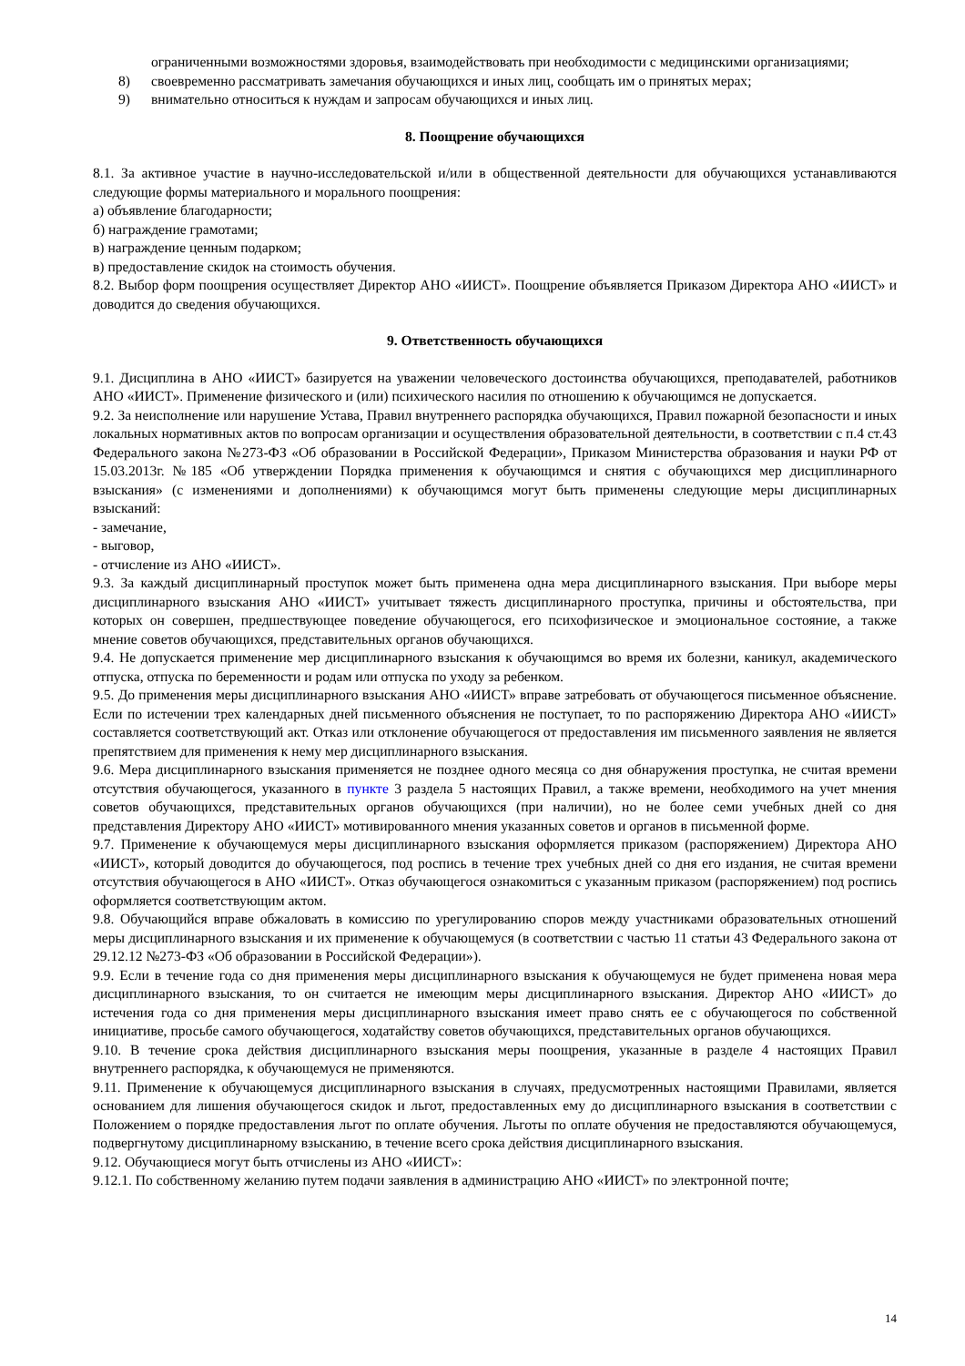ограниченными возможностями здоровья, взаимодействовать при необходимости с медицинскими организациями;
8) своевременно рассматривать замечания обучающихся и иных лиц, сообщать им о принятых мерах;
9) внимательно относиться к нуждам и запросам обучающихся и иных лиц.
8. Поощрение обучающихся
8.1. За активное участие в научно-исследовательской и/или в общественной деятельности для обучающихся устанавливаются следующие формы материального и морального поощрения:
а) объявление благодарности;
б) награждение грамотами;
в) награждение ценным подарком;
в) предоставление скидок на стоимость обучения.
8.2. Выбор форм поощрения осуществляет Директор АНО «ИИСТ». Поощрение объявляется Приказом Директора АНО «ИИСТ» и доводится до сведения обучающихся.
9. Ответственность обучающихся
9.1. Дисциплина в АНО «ИИСТ» базируется на уважении человеческого достоинства обучающихся, преподавателей, работников АНО «ИИСТ». Применение физического и (или) психического насилия по отношению к обучающимся не допускается.
9.2. За неисполнение или нарушение Устава, Правил внутреннего распорядка обучающихся, Правил пожарной безопасности и иных локальных нормативных актов по вопросам организации и осуществления образовательной деятельности, в соответствии с п.4 ст.43 Федерального закона №273-ФЗ «Об образовании в Российской Федерации», Приказом Министерства образования и науки РФ от 15.03.2013г. №185 «Об утверждении Порядка применения к обучающимся и снятия с обучающихся мер дисциплинарного взыскания» (с изменениями и дополнениями) к обучающимся могут быть применены следующие меры дисциплинарных взысканий:
- замечание,
- выговор,
- отчисление из АНО «ИИСТ».
9.3. За каждый дисциплинарный проступок может быть применена одна мера дисциплинарного взыскания. При выборе меры дисциплинарного взыскания АНО «ИИСТ» учитывает тяжесть дисциплинарного проступка, причины и обстоятельства, при которых он совершен, предшествующее поведение обучающегося, его психофизическое и эмоциональное состояние, а также мнение советов обучающихся, представительных органов обучающихся.
9.4. Не допускается применение мер дисциплинарного взыскания к обучающимся во время их болезни, каникул, академического отпуска, отпуска по беременности и родам или отпуска по уходу за ребенком.
9.5. До применения меры дисциплинарного взыскания АНО «ИИСТ» вправе затребовать от обучающегося письменное объяснение. Если по истечении трех календарных дней письменного объяснения не поступает, то по распоряжению Директора АНО «ИИСТ» составляется соответствующий акт. Отказ или отклонение обучающегося от предоставления им письменного заявления не является препятствием для применения к нему мер дисциплинарного взыскания.
9.6. Мера дисциплинарного взыскания применяется не позднее одного месяца со дня обнаружения проступка, не считая времени отсутствия обучающегося, указанного в пункте 3 раздела 5 настоящих Правил, а также времени, необходимого на учет мнения советов обучающихся, представительных органов обучающихся (при наличии), но не более семи учебных дней со дня представления Директору АНО «ИИСТ» мотивированного мнения указанных советов и органов в письменной форме.
9.7. Применение к обучающемуся меры дисциплинарного взыскания оформляется приказом (распоряжением) Директора АНО «ИИСТ», который доводится до обучающегося, под роспись в течение трех учебных дней со дня его издания, не считая времени отсутствия обучающегося в АНО «ИИСТ». Отказ обучающегося ознакомиться с указанным приказом (распоряжением) под роспись оформляется соответствующим актом.
9.8. Обучающийся вправе обжаловать в комиссию по урегулированию споров между участниками образовательных отношений меры дисциплинарного взыскания и их применение к обучающемуся (в соответствии с частью 11 статьи 43 Федерального закона от 29.12.12 №273-ФЗ «Об образовании в Российской Федерации»).
9.9. Если в течение года со дня применения меры дисциплинарного взыскания к обучающемуся не будет применена новая мера дисциплинарного взыскания, то он считается не имеющим меры дисциплинарного взыскания. Директор АНО «ИИСТ» до истечения года со дня применения меры дисциплинарного взыскания имеет право снять ее с обучающегося по собственной инициативе, просьбе самого обучающегося, ходатайству советов обучающихся, представительных органов обучающихся.
9.10. В течение срока действия дисциплинарного взыскания меры поощрения, указанные в разделе 4 настоящих Правил внутреннего распорядка, к обучающемуся не применяются.
9.11. Применение к обучающемуся дисциплинарного взыскания в случаях, предусмотренных настоящими Правилами, является основанием для лишения обучающегося скидок и льгот, предоставленных ему до дисциплинарного взыскания в соответствии с Положением о порядке предоставления льгот по оплате обучения. Льготы по оплате обучения не предоставляются обучающемуся, подвергнутому дисциплинарному взысканию, в течение всего срока действия дисциплинарного взыскания.
9.12. Обучающиеся могут быть отчислены из АНО «ИИСТ»:
9.12.1. По собственному желанию путем подачи заявления в администрацию АНО «ИИСТ» по электронной почте;
14